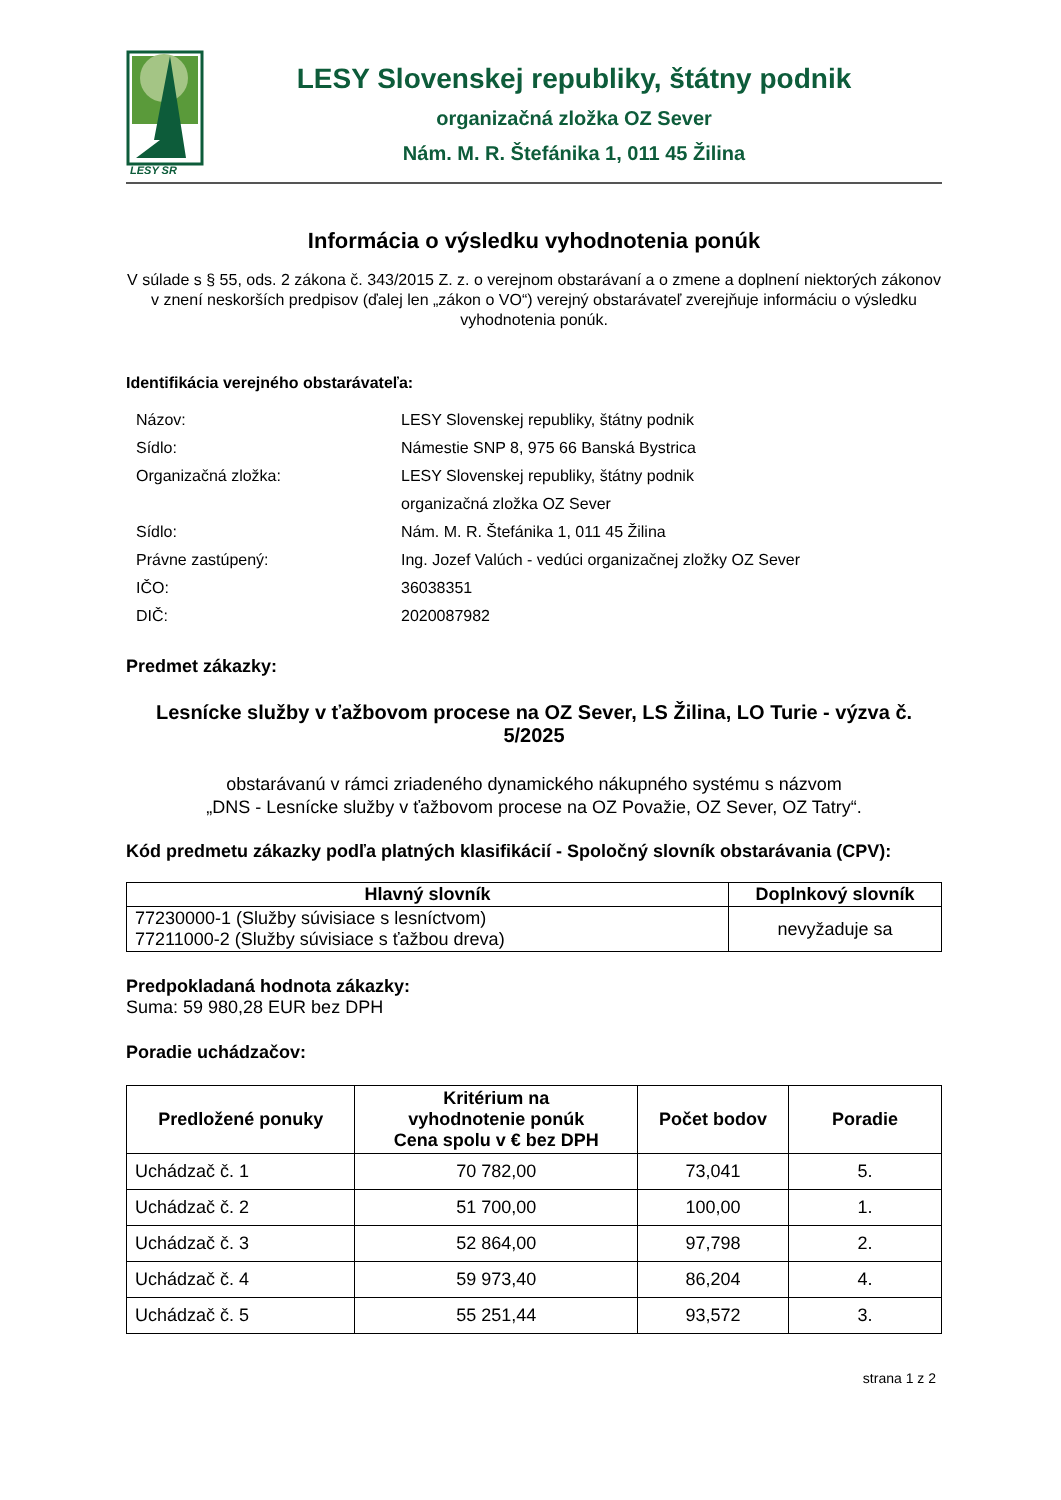LESY SR
LESY Slovenskej republiky, štátny podnik
organizačná zložka OZ Sever
Nám. M. R. Štefánika 1, 011 45 Žilina
Informácia o výsledku vyhodnotenia ponúk
V súlade s § 55, ods. 2 zákona č. 343/2015 Z. z. o verejnom obstarávaní a o zmene a doplnení niektorých zákonov v znení neskorších predpisov (ďalej len „zákon o VO“) verejný obstarávateľ zverejňuje informáciu o výsledku vyhodnotenia ponúk.
Identifikácia verejného obstarávateľa:
| Názov: | LESY Slovenskej republiky, štátny podnik |
| Sídlo: | Námestie SNP 8, 975 66 Banská Bystrica |
| Organizačná zložka: | LESY Slovenskej republiky, štátny podnik |
| | organizačná zložka OZ Sever |
| Sídlo: | Nám. M. R. Štefánika 1, 011 45 Žilina |
| Právne zastúpený: | Ing. Jozef Valúch - vedúci organizačnej zložky OZ Sever |
| IČO: | 36038351 |
| DIČ: | 2020087982 |
Predmet zákazky:
Lesnícke služby v ťažbovom procese na OZ Sever, LS Žilina, LO Turie - výzva č. 5/2025
obstarávanú v rámci zriadeného dynamického nákupného systému s názvom
„DNS - Lesnícke služby v ťažbovom procese na OZ Považie, OZ Sever, OZ Tatry“.
Kód predmetu zákazky podľa platných klasifikácií - Spoločný slovník obstarávania (CPV):
| Hlavný slovník | Doplnkový slovník |
| --- | --- |
| 77230000-1 (Služby súvisiace s lesníctvom) 77211000-2 (Služby súvisiace s ťažbou dreva) | nevyžaduje sa |
Predpokladaná hodnota zákazky:
Suma: 59 980,28 EUR bez DPH
Poradie uchádzačov:
| Predložené ponuky | Kritérium na vyhodnotenie ponúk Cena spolu v € bez DPH | Počet bodov | Poradie |
| --- | --- | --- | --- |
| Uchádzač č. 1 | 70 782,00 | 73,041 | 5. |
| Uchádzač č. 2 | 51 700,00 | 100,00 | 1. |
| Uchádzač č. 3 | 52 864,00 | 97,798 | 2. |
| Uchádzač č. 4 | 59 973,40 | 86,204 | 4. |
| Uchádzač č. 5 | 55 251,44 | 93,572 | 3. |
strana 1 z 2